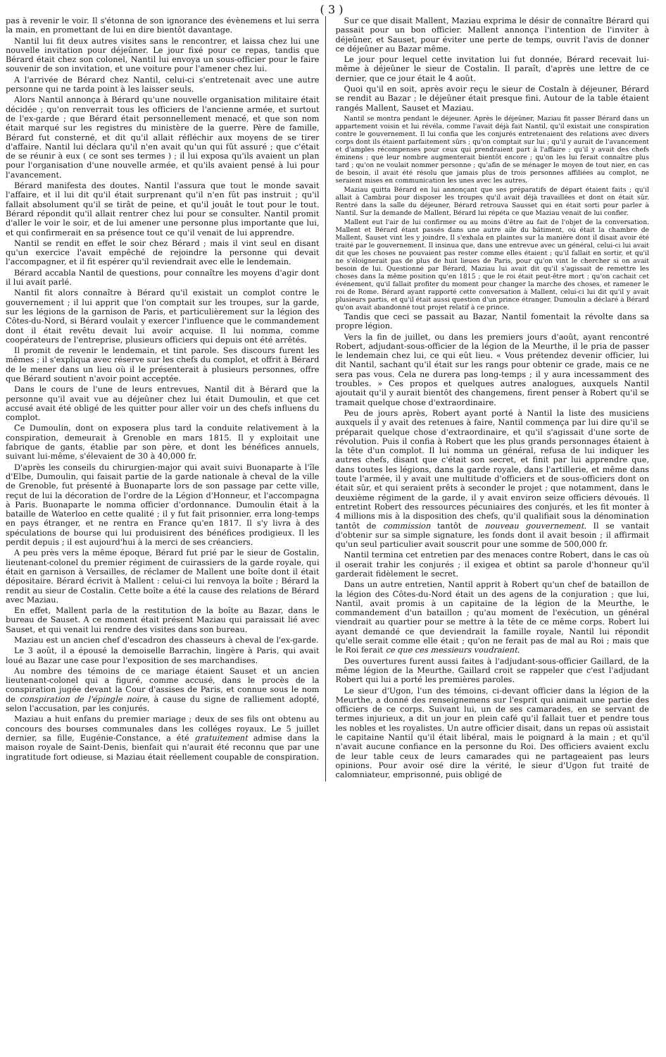( 3 )
pas à revenir le voir. Il s'étonna de son ignorance des évènemens et lui serra la main, en promettant de lui en dire bientôt davantage.
Nantil lui fit deux autres visites sans le rencontrer, et laissa chez lui une nouvelle invitation pour déjeûner. Le jour fixé pour ce repas, tandis que Bérard était chez son colonel, Nantil lui envoya un sous-officier pour le faire souvenir de son invitation, et une voiture pour l'amener chez lui.
A l'arrivée de Bérard chez Nantil, celui-ci s'entretenait avec une autre personne qui ne tarda point à les laisser seuls.
Alors Nantil annonça à Bérard qu'une nouvelle organisation militaire était décidée ; qu'on renverrait tous les officiers de l'ancienne armée, et surtout de l'ex-garde ; que Bérard était personnellement menacé, et que son nom était marqué sur les registres du ministère de la guerre. Père de famille, Bérard fut consterné, et dit qu'il allait réfléchir aux moyens de se tirer d'affaire. Nantil lui déclara qu'il n'en avait qu'un qui fût assuré ; que c'était de se réunir à eux ( ce sont ses termes ) ; il lui exposa qu'ils avaient un plan pour l'organisation d'une nouvelle armée, et qu'ils avaient pensé à lui pour l'avancement.
Bérard manifesta des doutes. Nantil l'assura que tout le monde savait l'affaire, et il lui dit qu'il était surprenant qu'il n'en fût pas instruit ; qu'il fallait absolument qu'il se tirât de peine, et qu'il jouât le tout pour le tout. Bérard répondit qu'il allait rentrer chez lui pour se consulter. Nantil promit d'aller le voir le soir, et de lui amener une personne plus importante que lui, et qui confirmerait en sa présence tout ce qu'il venait de lui apprendre.
Nantil se rendit en effet le soir chez Bérard ; mais il vint seul en disant qu'un exercice l'avait empêché de rejoindre la personne qui devait l'accompagner, et il fit espérer qu'il reviendrait avec elle le lendemain.
Bérard accabla Nantil de questions, pour connaître les moyens d'agir dont il lui avait parlé.
Nantil fit alors connaître à Bérard qu'il existait un complot contre le gouvernement ; il lui apprit que l'on comptait sur les troupes, sur la garde, sur les légions de la garnison de Paris, et particulièrement sur la légion des Côtes-du-Nord, si Bérard voulait y exercer l'influence que le commandement dont il était revêtu devait lui avoir acquise. Il lui nomma, comme coopérateurs de l'entreprise, plusieurs officiers qui depuis ont été arrêtés.
Il promit de revenir le lendemain, et tint parole. Ses discours furent les mêmes ; il s'expliqua avec réserve sur les chefs du complot, et offrit à Bérard de le mener dans un lieu où il le présenterait à plusieurs personnes, offre que Bérard soutient n'avoir point acceptée.
Dans le cours de l'une de leurs entrevues, Nantil dit à Bérard que la personne qu'il avait vue au déjeûner chez lui était Dumoulin, et que cet accusé avait été obligé de les quitter pour aller voir un des chefs influens du complot.
Ce Dumoulin, dont on exposera plus tard la conduite relativement à la conspiration, demeurait à Grenoble en mars 1815. Il y exploitait une fabrique de gants, établie par son père, et dont les bénéfices annuels, suivant lui-même, s'élevaient de 30 à 40,000 fr.
D'après les conseils du chirurgien-major qui avait suivi Buonaparte à l'île d'Elbe, Dumoulin, qui faisait partie de la garde nationale à cheval de la ville de Grenoble, fut présenté à Buonaparte lors de son passage par cette ville, reçut de lui la décoration de l'ordre de la Légion d'Honneur, et l'accompagna à Paris. Buonaparte le nomma officier d'ordonnance. Dumoulin était à la bataille de Waterloo en cette qualité ; il y fut fait prisonnier, erra long-temps en pays étranger, et ne rentra en France qu'en 1817. Il s'y livra à des spéculations de bourse qui lui produisirent des bénéfices prodigieux. Il les perdit depuis ; il est aujourd'hui à la merci de ses créanciers.
A peu près vers la même époque, Bérard fut prié par le sieur de Gostalin, lieutenant-colonel du premier régiment de cuirassiers de la garde royale, qui était en garnison à Versailles, de réclamer de Mallent une boîte dont il était dépositaire. Bérard écrivit à Mallent : celui-ci lui renvoya la boîte ; Bérard la rendit au sieur de Costalin. Cette boîte a été la cause des relations de Bérard avec Maziau.
En effet, Mallent parla de la restitution de la boîte au Bazar, dans le bureau de Sauset. A ce moment était présent Maziau qui paraissait lié avec Sauset, et qui venait lui rendre des visites dans son bureau.
Maziau est un ancien chef d'escadron des chasseurs à cheval de l'ex-garde.
Le 3 août, il a épousé la demoiselle Barrachin, lingère à Paris, qui avait loué au Bazar une case pour l'exposition de ses marchandises.
Au nombre des témoins de ce mariage étaient Sauset et un ancien lieutenant-colonel qui a figuré, comme accusé, dans le procès de la conspiration jugée devant la Cour d'assises de Paris, et connue sous le nom de conspiration de l'épingle noire, à cause du signe de ralliement adopté, selon l'accusation, par les conjurés.
Maziau a huit enfans du premier mariage ; deux de ses fils ont obtenu au concours des bourses communales dans les colléges royaux. Le 5 juillet dernier, sa fille, Eugénie-Constance, a été gratuitement admise dans la maison royale de Saint-Denis, bienfait qui n'aurait été reconnu que par une ingratitude fort odieuse, si Maziau était réellement coupable de conspiration.
Sur ce que disait Mallent, Maziau exprima le désir de connaître Bérard qui passait pour un bon officier. Mallent annonça l'intention de l'inviter à déjeûner, et Sauset, pour éviter une perte de temps, ouvrit l'avis de donner ce déjeûner au Bazar même.
Le jour pour lequel cette invitation lui fut donnée, Bérard recevait lui-même à déjeûner le sieur de Costalin. Il paraît, d'après une lettre de ce dernier, que ce jour était le 4 août.
Quoi qu'il en soit, après avoir reçu le sieur de Costaln à déjeuner, Bérard se rendit au Bazar ; le déjeûner était presque fini. Autour de la table étaient rangés Mallent, Sauset et Maziau.
Nantil se montra pendant le déjeuner. Après le déjeûner, Maziau fit passer Bérard dans un appartement voisin et lui révéla, comme l'avait déjà fait Nantil, qu'il existait une conspiration contre le gouvernement. Il lui confia que les conjurés entretenaient des relations avec divers corps dont ils étaient parfaitement sûrs ; qu'on comptait sur lui ; qu'il y aurait de l'avancement et d'amples récompenses pour ceux qui prendraient part à l'affaire ; qu'il y avait des chefs éminens ; que leur nombre augmenterait bientôt encore ; qu'on les lui ferait connaître plus tard ; qu'on ne voulait nommer personne ; qu'afin de se ménager le moyen de tout nier, en cas de besoin, il avait été résolu que jamais plus de trois personnes affiliées au complot, ne seraient mises en communication les unes avec les autres.
Maziau quitta Bérard en lui annonçant que ses préparatifs de départ étaient faits ; qu'il allait à Cambrai pour disposer les troupes qu'il avait déjà travaillées et dont on était sûr. Rentré dans la salle du déjeuner, Bérard retrouva Sausset qui en était sorti pour parler à Nantil. Sur la demande de Mallent, Bérard lui répéta ce que Maziau venait de lui confier.
Mallent eut l'air de lui confirmer ou au moins d'être au fait de l'objet de la conversation. Mallent et Bérard étant passés dans une autre aile du bâtiment, où était la chambre de Mallent, Sauset vint les y joindre. Il s'exhala en plaintes sur la manière dont il disait avoir été traité par le gouvernement. Il insinua que, dans une entrevue avec un général, celui-ci lui avait dit que les choses ne pouvaient pas rester comme elles étaient ; qu'il fallait en sortir, et qu'il ne s'éloignerait pas de plus de huit lieues de Paris, pour qu'on vint le chercher si on avait besoin de lui. Questionné par Bérard, Maziau lui avait dit qu'il s'agissait de remettre les choses dans la même position qu'en 1815 ; que le roi était peut-être mort ; qu'on cachait cet événement, qu'il fallait profiter du moment pour changer la marche des choses, et ramener le roi de Rome. Bérard ayant rapporté cette conversation à Mallent, celui-ci lui dit qu'il y avait plusieurs partis, et qu'il était aussi question d'un prince étranger. Dumoulin a déclaré à Bérard qu'on avait abandonné tout projet relatif à ce prince.
Tandis que ceci se passait au Bazar, Nantil fomentait la révolte dans sa propre légion.
Vers la fin de juillet, ou dans les premiers jours d'août, ayant rencontré Robert, adjudant-sous-officier de la légion de la Meurthe, il le pria de passer le lendemain chez lui, ce qui eût lieu. « Vous prétendez devenir officier, lui dit Nantil, sachant qu'il était sur les rangs pour obtenir ce grade, mais ce ne sera pas vous. Cela ne durera pas long-temps ; il y aura incessamment des troubles. » Ces propos et quelques autres analogues, auxquels Nantil ajoutait qu'il y aurait bientôt des changemens, firent penser à Robert qu'il se tramait quelque chose d'extraordinaire.
Peu de jours après, Robert ayant porté à Nantil la liste des musiciens auxquels il y avait des retenues à faire, Nantil commença par lui dire qu'il se préparait quelque chose d'extraordinaire, et qu'il s'agissait d'une sorte de révolution. Puis il confia à Robert que les plus grands personnages étaient à la tête d'un complot. Il lui nomma un général, refusa de lui indiquer les autres chefs, disant que c'était son secret, et finit par lui apprendre que, dans toutes les légions, dans la garde royale, dans l'artillerie, et même dans toute l'armée, il y avait une multitude d'officiers et de sous-officiers dont on était sûr, et qui seraient prêts à seconder le projet ; que notamment, dans le deuxième régiment de la garde, il y avait environ seize officiers dévoués. Il entretint Robert des ressources pécuniaires des conjurés, et les fit monter à 4 millions mis à la disposition des chefs, qu'il qualifiait sous la dénomination tantôt de commission tantôt de nouveau gouvernement. Il se vantait d'obtenir sur sa simple signature, les fonds dont il avait besoin ; il affirmait qu'un seul particulier avait souscrit pour une somme de 500,000 fr.
Nantil termina cet entretien par des menaces contre Robert, dans le cas où il oserait trahir les conjurés ; il exigea et obtint sa parole d'honneur qu'il garderait fidèlement le secret.
Dans un autre entretien, Nantil apprit à Robert qu'un chef de bataillon de la légion des Côtes-du-Nord était un des agens de la conjuration ; que lui, Nantil, avait promis à un capitaine de la légion de la Meurthe, le commandement d'un bataillon ; qu'au moment de l'exécution, un général viendrait au quartier pour se mettre à la tête de ce même corps. Robert lui ayant demandé ce que deviendrait la famille royale, Nantil lui répondit qu'elle serait comme elle était ; qu'on ne ferait pas de mal au Roi ; mais que le Roi ferait ce que ces messieurs voudraient.
Des ouvertures furent aussi faites à l'adjudant-sous-officier Gaillard, de la même légion de la Meurthe. Gaillard croit se rappeler que c'est l'adjudant Robert qui lui a porté les premières paroles.
Le sieur d'Ugon, l'un des témoins, ci-devant officier dans la légion de la Meurthe, a donné des renseignemens sur l'esprit qui animait une partie des officiers de ce corps. Suivant lui, un de ses camarades, en se servant de termes injurieux, a dit un jour en plein café qu'il fallait tuer et pendre tous les nobles et les royalistes. Un autre officier disait, dans un repas où assistait le capitaine Nantil qu'il était libéral, mais le poignard à la main ; et qu'il n'avait aucune confiance en la personne du Roi. Des officiers avaient exclu de leur table ceux de leurs camarades qui ne partageaient pas leurs opinions. Pour avoir osé dire la vérité, le sieur d'Ugon fut traité de calomniateur, emprisonné, puis obligé de